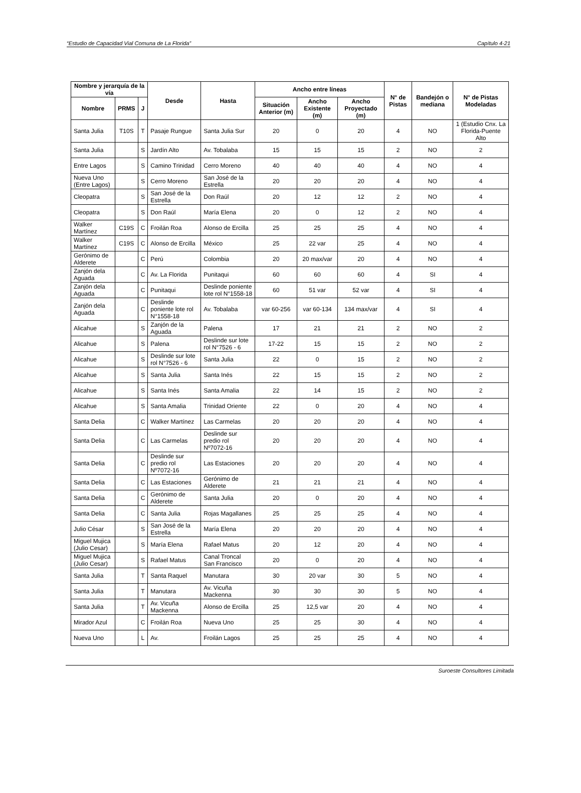“Estudio de Capacidad Vial Comuna de La Florida” Capítulo 4-21
| Nombre y jerarquía de la vía | | | Desde | Hasta | Ancho entre líneas | | | N° de Pistas | Bandejón o mediana | N° de Pistas Modeladas |
| --- | --- | --- | --- | --- | --- | --- | --- | --- | --- | --- |
| Nombre | PRMS | J | | | Situación Anterior (m) | Ancho Existente (m) | Ancho Proyectado (m) | | | |
| Santa Julia | T10S | T | Pasaje Rungue | Santa Julia Sur | 20 | 0 | 20 | 4 | NO | 1 (Estudio Cnx. La Florida-Puente Alto |
| Santa Julia | | S | Jardín Alto | Av. Tobalaba | 15 | 15 | 15 | 2 | NO | 2 |
| Entre Lagos | | S | Camino Trinidad | Cerro Moreno | 40 | 40 | 40 | 4 | NO | 4 |
| Nueva Uno (Entre Lagos) | | S | Cerro Moreno | San José de la Estrella | 20 | 20 | 20 | 4 | NO | 4 |
| Cleopatra | | S | San José de la Estrella | Don Raúl | 20 | 12 | 12 | 2 | NO | 4 |
| Cleopatra | | S | Don Raúl | María Elena | 20 | 0 | 12 | 2 | NO | 4 |
| Walker Martínez | C19S | C | Froilán Roa | Alonso de Ercilla | 25 | 25 | 25 | 4 | NO | 4 |
| Walker Martínez | C19S | C | Alonso de Ercilla | México | 25 | 22 var | 25 | 4 | NO | 4 |
| Gerónimo de Alderete | | C | Perú | Colombia | 20 | 20 max/var | 20 | 4 | NO | 4 |
| Zanjón dela Aguada | | C | Av. La Florida | Punitaqui | 60 | 60 | 60 | 4 | SI | 4 |
| Zanjón dela Aguada | | C | Punitaqui | Deslinde poniente lote rol N°1558-18 | 60 | 51 var | 52 var | 4 | SI | 4 |
| Zanjón dela Aguada | | C | Deslinde poniente lote rol N°1558-18 | Av. Tobalaba | var 60-256 | var 60-134 | 134 max/var | 4 | SI | 4 |
| Alicahue | | S | Zanjón de la Aguada | Palena | 17 | 21 | 21 | 2 | NO | 2 |
| Alicahue | | S | Palena | Deslinde sur lote rol N°7526 - 6 | 17-22 | 15 | 15 | 2 | NO | 2 |
| Alicahue | | S | Deslinde sur lote rol N°7526 - 6 | Santa Julia | 22 | 0 | 15 | 2 | NO | 2 |
| Alicahue | | S | Santa Julia | Santa Inés | 22 | 15 | 15 | 2 | NO | 2 |
| Alicahue | | S | Santa Inés | Santa Amalia | 22 | 14 | 15 | 2 | NO | 2 |
| Alicahue | | S | Santa Amalia | Trinidad Oriente | 22 | 0 | 20 | 4 | NO | 4 |
| Santa Delia | | C | Walker Martínez | Las Carmelas | 20 | 20 | 20 | 4 | NO | 4 |
| Santa Delia | | C | Las Carmelas | Deslinde sur predio rol Nº7072-16 | 20 | 20 | 20 | 4 | NO | 4 |
| Santa Delia | | C | Deslinde sur predio rol Nº7072-16 | Las Estaciones | 20 | 20 | 20 | 4 | NO | 4 |
| Santa Delia | | C | Las Estaciones | Gerónimo de Alderete | 21 | 21 | 21 | 4 | NO | 4 |
| Santa Delia | | C | Gerónimo de Alderete | Santa Julia | 20 | 0 | 20 | 4 | NO | 4 |
| Santa Delia | | C | Santa Julia | Rojas Magallanes | 25 | 25 | 25 | 4 | NO | 4 |
| Julio César | | S | San José de la Estrella | María Elena | 20 | 20 | 20 | 4 | NO | 4 |
| Miguel Mujica (Julio Cesar) | | S | María Elena | Rafael Matus | 20 | 12 | 20 | 4 | NO | 4 |
| Miguel Mujica (Julio Cesar) | | S | Rafael Matus | Canal Troncal San Francisco | 20 | 0 | 20 | 4 | NO | 4 |
| Santa Julia | | T | Santa Raquel | Manutara | 30 | 20 var | 30 | 5 | NO | 4 |
| Santa Julia | | T | Manutara | Av. Vicuña Mackenna | 30 | 30 | 30 | 5 | NO | 4 |
| Santa Julia | | T | Av. Vicuña Mackenna | Alonso de Ercilla | 25 | 12,5 var | 20 | 4 | NO | 4 |
| Mirador Azul | | C | Froilán Roa | Nueva Uno | 25 | 25 | 30 | 4 | NO | 4 |
| Nueva Uno | | L | Av. | Froilán Lagos | 25 | 25 | 25 | 4 | NO | 4 |
Suroeste Consultores Limitada